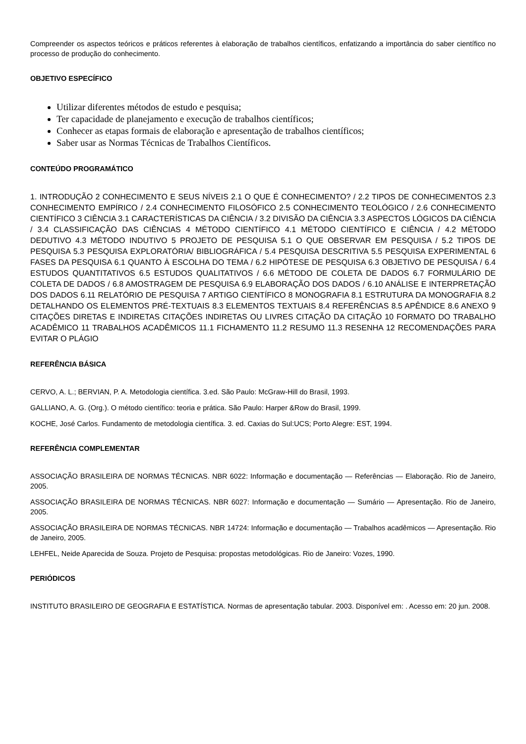Compreender os aspectos teóricos e práticos referentes à elaboração de trabalhos científicos, enfatizando a importância do saber científico no processo de produção do conhecimento.
OBJETIVO ESPECÍFICO
Utilizar diferentes métodos de estudo e pesquisa;
Ter capacidade de planejamento e execução de trabalhos científicos;
Conhecer as etapas formais de elaboração e apresentação de trabalhos científicos;
Saber usar as Normas Técnicas de Trabalhos Científicos.
CONTEÚDO PROGRAMÁTICO
1. INTRODUÇÃO 2 CONHECIMENTO E SEUS NÍVEIS 2.1 O QUE É CONHECIMENTO? / 2.2 TIPOS DE CONHECIMENTOS 2.3 CONHECIMENTO EMPÍRICO / 2.4 CONHECIMENTO FILOSÓFICO 2.5 CONHECIMENTO TEOLÓGICO / 2.6 CONHECIMENTO CIENTÍFICO 3 CIÊNCIA 3.1 CARACTERÍSTICAS DA CIÊNCIA / 3.2 DIVISÃO DA CIÊNCIA 3.3 ASPECTOS LÓGICOS DA CIÊNCIA / 3.4 CLASSIFICAÇÃO DAS CIÊNCIAS 4 MÉTODO CIENTÍFICO 4.1 MÉTODO CIENTÍFICO E CIÊNCIA / 4.2 MÉTODO DEDUTIVO 4.3 MÉTODO INDUTIVO 5 PROJETO DE PESQUISA 5.1 O QUE OBSERVAR EM PESQUISA / 5.2 TIPOS DE PESQUISA 5.3 PESQUISA EXPLORATÓRIA/ BIBLIOGRÁFICA / 5.4 PESQUISA DESCRITIVA 5.5 PESQUISA EXPERIMENTAL 6 FASES DA PESQUISA 6.1 QUANTO À ESCOLHA DO TEMA / 6.2 HIPÓTESE DE PESQUISA 6.3 OBJETIVO DE PESQUISA / 6.4 ESTUDOS QUANTITATIVOS 6.5 ESTUDOS QUALITATIVOS / 6.6 MÉTODO DE COLETA DE DADOS 6.7 FORMULÁRIO DE COLETA DE DADOS / 6.8 AMOSTRAGEM DE PESQUISA 6.9 ELABORAÇÃO DOS DADOS / 6.10 ANÁLISE E INTERPRETAÇÃO DOS DADOS 6.11 RELATÓRIO DE PESQUISA 7 ARTIGO CIENTÍFICO 8 MONOGRAFIA 8.1 ESTRUTURA DA MONOGRAFIA 8.2 DETALHANDO OS ELEMENTOS PRÉ-TEXTUAIS 8.3 ELEMENTOS TEXTUAIS 8.4 REFERÊNCIAS 8.5 APÊNDICE 8.6 ANEXO 9 CITAÇÕES DIRETAS E INDIRETAS CITAÇÕES INDIRETAS OU LIVRES CITAÇÃO DA CITAÇÃO 10 FORMATO DO TRABALHO ACADÊMICO 11 TRABALHOS ACADÊMICOS 11.1 FICHAMENTO 11.2 RESUMO 11.3 RESENHA 12 RECOMENDAÇÕES PARA EVITAR O PLÁGIO
REFERÊNCIA BÁSICA
CERVO, A. L.; BERVIAN, P. A. Metodologia científica. 3.ed. São Paulo: McGraw-Hill do Brasil, 1993.
GALLIANO, A. G. (Org.). O método científico: teoria e prática. São Paulo: Harper &Row do Brasil, 1999.
KOCHE, José Carlos. Fundamento de metodologia científica. 3. ed. Caxias do Sul:UCS; Porto Alegre: EST, 1994.
REFERÊNCIA COMPLEMENTAR
ASSOCIAÇÃO BRASILEIRA DE NORMAS TÉCNICAS. NBR 6022: Informação e documentação — Referências — Elaboração. Rio de Janeiro, 2005.
ASSOCIAÇÃO BRASILEIRA DE NORMAS TÉCNICAS. NBR 6027: Informação e documentação — Sumário — Apresentação. Rio de Janeiro, 2005.
ASSOCIAÇÃO BRASILEIRA DE NORMAS TÉCNICAS. NBR 14724: Informação e documentação — Trabalhos acadêmicos — Apresentação. Rio de Janeiro, 2005.
LEHFEL, Neide Aparecida de Souza. Projeto de Pesquisa: propostas metodológicas. Rio de Janeiro: Vozes, 1990.
PERIÓDICOS
INSTITUTO BRASILEIRO DE GEOGRAFIA E ESTATÍSTICA. Normas de apresentação tabular. 2003. Disponível em: . Acesso em: 20 jun. 2008.